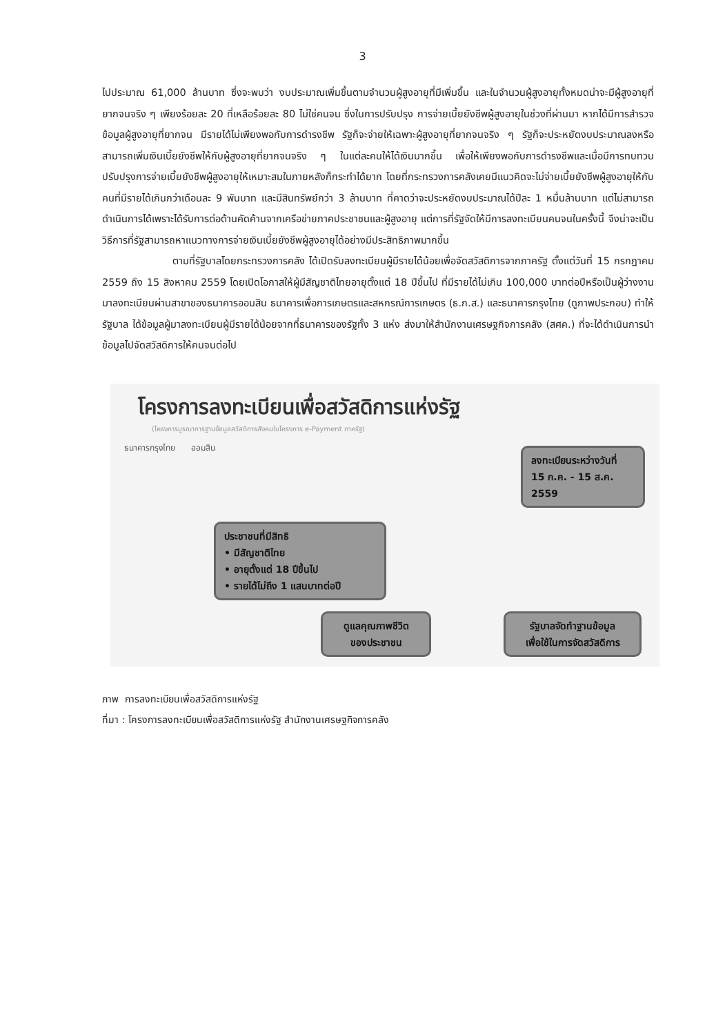3
ไปประมาณ 61,000 ล้านบาท ซึ่งจะพบว่า งบประมาณเพิ่มขึ้นตามจำนวนผู้สูงอายุที่มีเพิ่มขึ้น และในจำนวนผู้สูงอายุทั้งหมดน่าจะมีผู้สูงอายุที่ยากจนจริง ๆ เพียงร้อยละ 20 ที่เหลือร้อยละ 80 ไม่ใช่คนจน ซึ่งในการปรับปรุง การจ่ายเบี้ยยังชีพผู้สูงอายุในช่วงที่ผ่านมา หากได้มีการสำรวจข้อมูลผู้สูงอายุที่ยากจน มีรายได้ไม่เพียงพอกับการดำรงชีพ รัฐก็จะจ่ายให้เฉพาะผู้สูงอายุที่ยากจนจริง ๆ รัฐก็จะประหยัดงบประมาณลงหรือสามารถเพิ่มเงินเบี้ยยังชีพให้กับผู้สูงอายุที่ยากจนจริง ๆ ในแต่ละคนให้ได้เงินมากขึ้น เพื่อให้เพียงพอกับการดำรงชีพและเมื่อมีการทบทวนปรับปรุงการจ่ายเบี้ยยังชีพผู้สูงอายุให้เหมาะสมในภายหลังก็กระทำได้ยาก โดยที่กระทรวงการคลังเคยมีแนวคิดจะไม่จ่ายเบี้ยยังชีพผู้สูงอายุให้กับคนที่มีรายได้เกินกว่าเดือนละ 9 พันบาท และมีสินทรัพย์กว่า 3 ล้านบาท ที่คาดว่าจะประหยัดงบประมาณได้ปีละ 1 หมื่นล้านบาท แต่ไม่สามารถดำเนินการได้เพราะได้รับการต่อต้านคัดค้านจากเครือข่ายภาคประชาชนและผู้สูงอายุ แต่การที่รัฐจัดให้มีการลงทะเบียนคนจนในครั้งนี้ จึงน่าจะเป็นวิธีการที่รัฐสามารถหาแนวทางการจ่ายเงินเบี้ยยังชีพผู้สูงอายุได้อย่างมีประสิทธิภาพมากขึ้น
ตามที่รัฐบาลโดยกระทรวงการคลัง ได้เปิดรับลงทะเบียนผู้มีรายได้น้อยเพื่อจัดสวัสดิการจากภาครัฐ ตั้งแต่วันที่ 15 กรกฎาคม 2559 ถึง 15 สิงหาคม 2559 โดยเปิดโอกาสให้ผู้มีสัญชาติไทยอายุตั้งแต่ 18 ปีขึ้นไป ที่มีรายได้ไม่เกิน 100,000 บาทต่อปีหรือเป็นผู้ว่างงาน มาลงทะเบียนผ่านสาขาของธนาคารออมสิน ธนาคารเพื่อการเกษตรและสหกรณ์การเกษตร (ธ.ก.ส.) และธนาคารกรุงไทย (ดูภาพประกอบ) ทำให้รัฐบาล ได้ข้อมูลผู้มาลงทะเบียนผู้มีรายได้น้อยจากที่ธนาคารของรัฐทั้ง 3 แห่ง ส่งมาให้สำนักงานเศรษฐกิจการคลัง (สศค.) ที่จะได้ดำเนินการนำข้อมูลไปจัดสวัสดิการให้คนจนต่อไป
โครงการลงทะเบียนเพื่อสวัสดิการแห่งรัฐ
(โครงการบูรณาการฐานข้อมูลสวัสดิการสังคมในโครงการ e-Payment ภาครัฐ)
ธนาคารกรุงไทย ออมสิน
ลงทะเบียนระหว่างวันที่
15 ก.ค. - 15 ส.ค. 2559
ประชาชนที่มีสิทธิ
• มีสัญชาติไทย
• อายุตั้งแต่ 18 ปีขึ้นไป
• รายได้ไม่ถึง 1 แสนบาทต่อปี
ดูแลคุณภาพชีวิต
ของประชาชน
รัฐบาลจัดทำฐานข้อมูล
เพื่อใช้ในการจัดสวัสดิการ
ภาพ การลงทะเบียนเพื่อสวัสดิการแห่งรัฐ
ที่มา : โครงการลงทะเบียนเพื่อสวัสดิการแห่งรัฐ สำนักงานเศรษฐกิจการคลัง